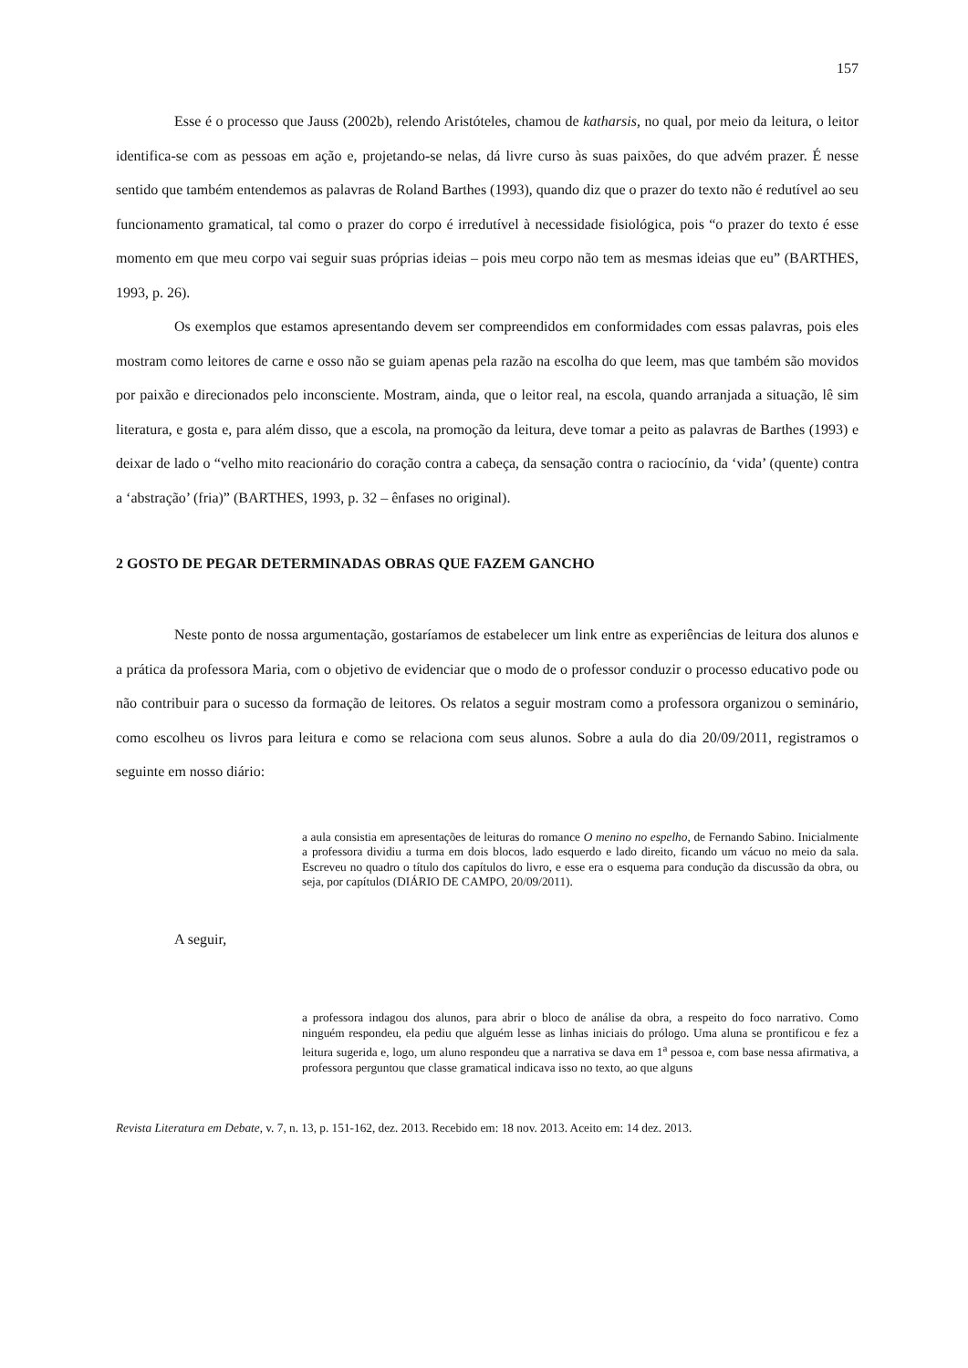157
Esse é o processo que Jauss (2002b), relendo Aristóteles, chamou de katharsis, no qual, por meio da leitura, o leitor identifica-se com as pessoas em ação e, projetando-se nelas, dá livre curso às suas paixões, do que advém prazer. É nesse sentido que também entendemos as palavras de Roland Barthes (1993), quando diz que o prazer do texto não é redutível ao seu funcionamento gramatical, tal como o prazer do corpo é irredutível à necessidade fisiológica, pois “o prazer do texto é esse momento em que meu corpo vai seguir suas próprias ideias – pois meu corpo não tem as mesmas ideias que eu” (BARTHES, 1993, p. 26).
Os exemplos que estamos apresentando devem ser compreendidos em conformidades com essas palavras, pois eles mostram como leitores de carne e osso não se guiam apenas pela razão na escolha do que leem, mas que também são movidos por paixão e direcionados pelo inconsciente. Mostram, ainda, que o leitor real, na escola, quando arranjada a situação, lê sim literatura, e gosta e, para além disso, que a escola, na promoção da leitura, deve tomar a peito as palavras de Barthes (1993) e deixar de lado o “velho mito reacionário do coração contra a cabeça, da sensação contra o raciocínio, da ‘vida’ (quente) contra a ‘abstração’ (fria)” (BARTHES, 1993, p. 32 – ênfases no original).
2 GOSTO DE PEGAR DETERMINADAS OBRAS QUE FAZEM GANCHO
Neste ponto de nossa argumentação, gostaríamos de estabelecer um link entre as experiências de leitura dos alunos e a prática da professora Maria, com o objetivo de evidenciar que o modo de o professor conduzir o processo educativo pode ou não contribuir para o sucesso da formação de leitores. Os relatos a seguir mostram como a professora organizou o seminário, como escolheu os livros para leitura e como se relaciona com seus alunos. Sobre a aula do dia 20/09/2011, registramos o seguinte em nosso diário:
a aula consistia em apresentações de leituras do romance O menino no espelho, de Fernando Sabino. Inicialmente a professora dividiu a turma em dois blocos, lado esquerdo e lado direito, ficando um vácuo no meio da sala. Escreveu no quadro o título dos capítulos do livro, e esse era o esquema para condução da discussão da obra, ou seja, por capítulos (DIÁRIO DE CAMPO, 20/09/2011).
A seguir,
a professora indagou dos alunos, para abrir o bloco de análise da obra, a respeito do foco narrativo. Como ninguém respondeu, ela pediu que alguém lesse as linhas iniciais do prólogo. Uma aluna se prontificou e fez a leitura sugerida e, logo, um aluno respondeu que a narrativa se dava em 1<sup>a</sup> pessoa e, com base nessa afirmativa, a professora perguntou que classe gramatical indicava isso no texto, ao que alguns
Revista Literatura em Debate, v. 7, n. 13, p. 151-162, dez. 2013. Recebido em: 18 nov. 2013. Aceito em: 14 dez. 2013.